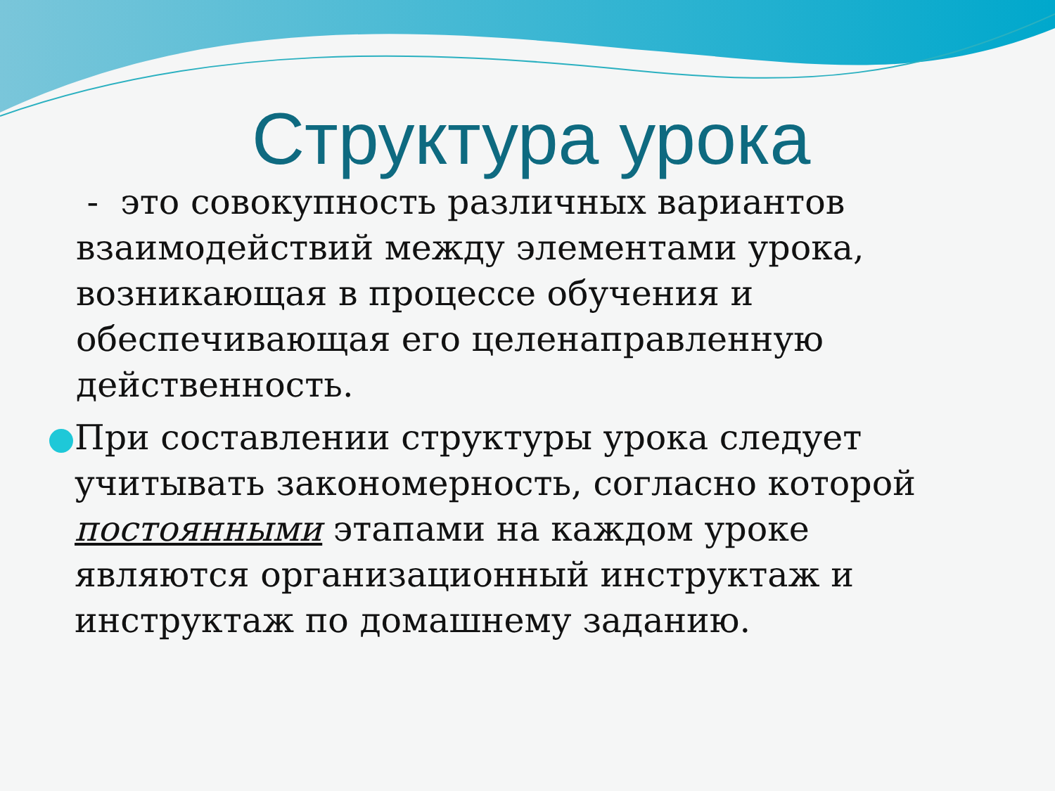Структура урока
- это совокупность различных вариантов взаимодействий между элементами урока, возникающая в процессе обучения и обеспечивающая его целенаправленную действенность.
При составлении структуры урока следует учитывать закономерность, согласно которой постоянными этапами на каждом уроке являются организационный инструктаж и инструктаж по домашнему заданию.